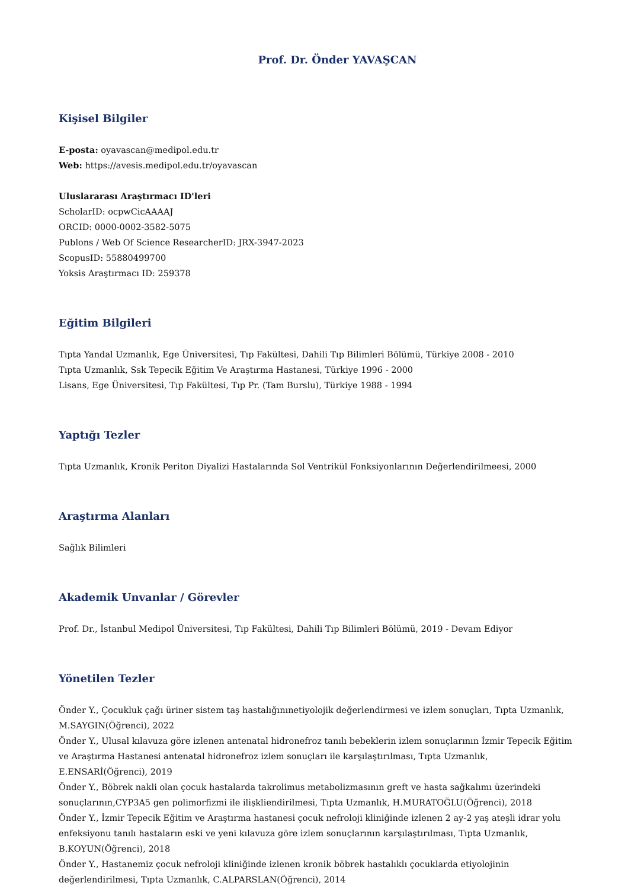Prof. Dr. Önder YAVAŞCAN
Kişisel Bilgiler
E-posta: oyavascan@medipol.edu.tr
Web: https://avesis.medipol.edu.tr/oyavascan
Uluslararası Araştırmacı ID'leri
ScholarID: ocpwCicAAAAJ
ORCID: 0000-0002-3582-5075
Publons / Web Of Science ResearcherID: JRX-3947-2023
ScopusID: 55880499700
Yoksis Araştırmacı ID: 259378
Eğitim Bilgileri
Tıpta Yandal Uzmanlık, Ege Üniversitesi, Tıp Fakültesi, Dahili Tıp Bilimleri Bölümü, Türkiye 2008 - 2010
Tıpta Uzmanlık, Ssk Tepecik Eğitim Ve Araştırma Hastanesi, Türkiye 1996 - 2000
Lisans, Ege Üniversitesi, Tıp Fakültesi, Tıp Pr. (Tam Burslu), Türkiye 1988 - 1994
Yaptığı Tezler
Tıpta Uzmanlık, Kronik Periton Diyalizi Hastalarında Sol Ventrikül Fonksiyonlarının Değerlendirilmeesi, 2000
Araştırma Alanları
Sağlık Bilimleri
Akademik Unvanlar / Görevler
Prof. Dr., İstanbul Medipol Üniversitesi, Tıp Fakültesi, Dahili Tıp Bilimleri Bölümü, 2019 - Devam Ediyor
Yönetilen Tezler
Önder Y., Çocukluk çağı üriner sistem taş hastalığınınetiyolojik değerlendirmesi ve izlem sonuçları, Tıpta Uzmanlık, M.SAYGIN(Öğrenci), 2022
Önder Y., Ulusal kılavuza göre izlenen antenatal hidronefroz tanılı bebeklerin izlem sonuçlarının İzmir Tepecik Eğitim ve Araştırma Hastanesi antenatal hidronefroz izlem sonuçları ile karşılaştırılması, Tıpta Uzmanlık, E.ENSARİ(Öğrenci), 2019
Önder Y., Böbrek nakli olan çocuk hastalarda takrolimus metabolizmasının greft ve hasta sağkalımı üzerindeki sonuçlarının,CYP3A5 gen polimorfizmi ile ilişkliendirilmesi, Tıpta Uzmanlık, H.MURATOĞLU(Öğrenci), 2018
Önder Y., İzmir Tepecik Eğitim ve Araştırma hastanesi çocuk nefroloji kliniğinde izlenen 2 ay-2 yaş ateşli idrar yolu enfeksiyonu tanılı hastaların eski ve yeni kılavuza göre izlem sonuçlarının karşılaştırılması, Tıpta Uzmanlık, B.KOYUN(Öğrenci), 2018
Önder Y., Hastanemiz çocuk nefroloji kliniğinde izlenen kronik böbrek hastalıklı çocuklarda etiyolojinin değerlendirilmesi, Tıpta Uzmanlık, C.ALPARSLAN(Öğrenci), 2014